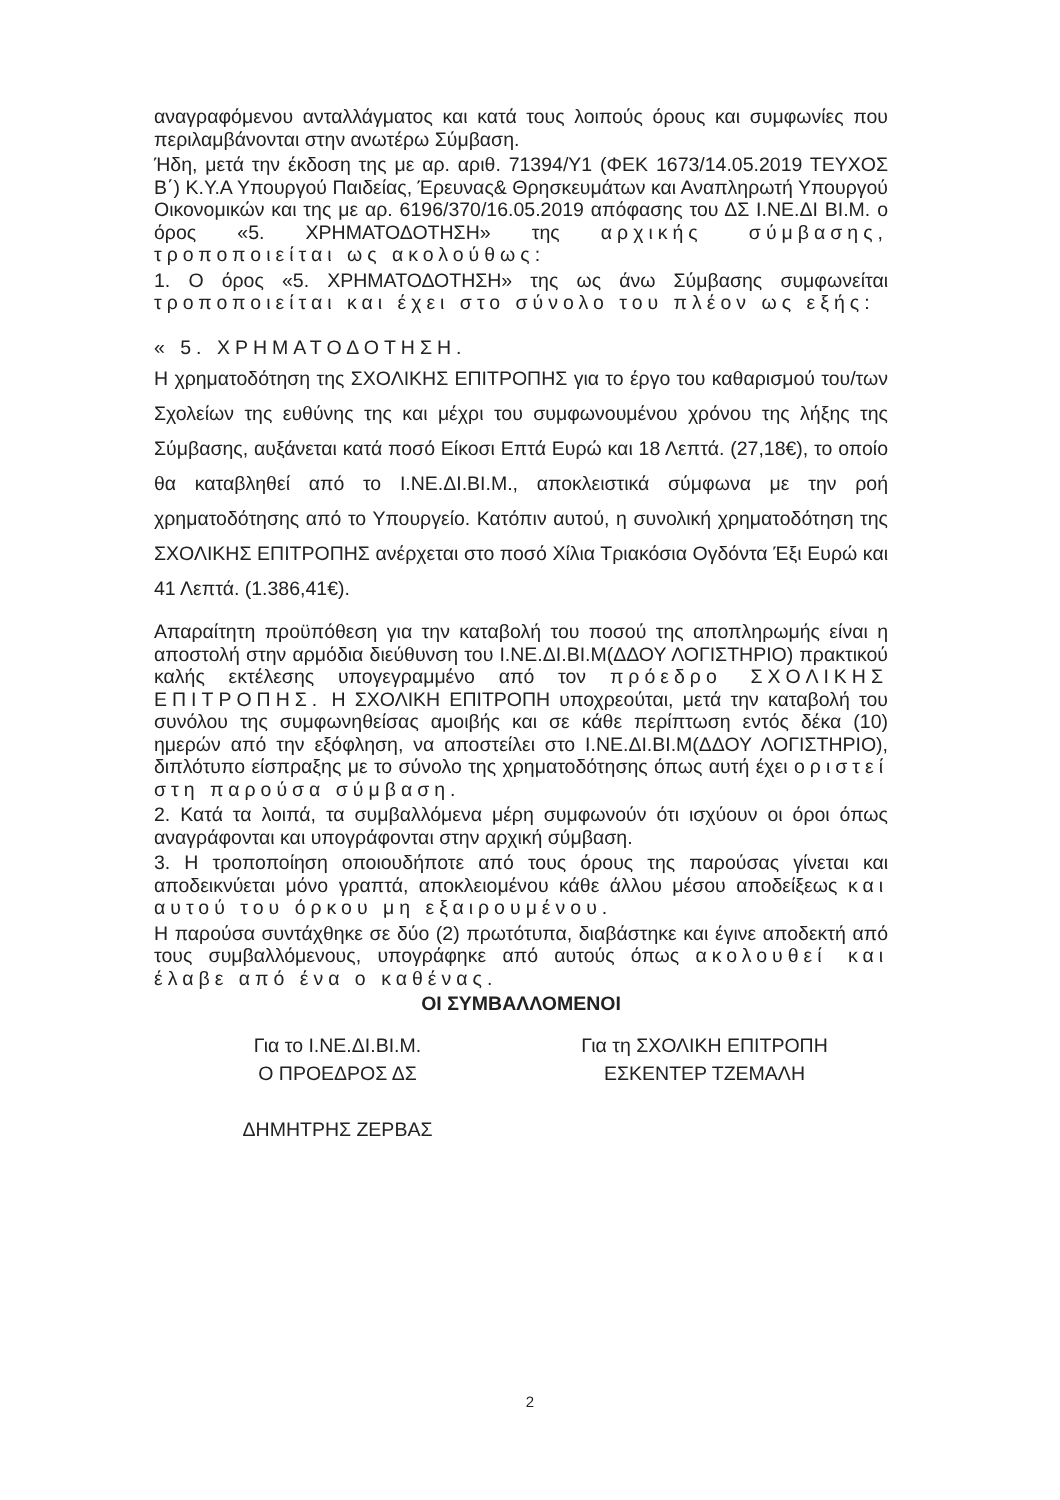αναγραφόμενου ανταλλάγματος και κατά τους λοιπούς όρους και συμφωνίες που περιλαμβάνονται στην ανωτέρω Σύμβαση.
Ήδη, μετά την έκδοση της με αρ. αριθ. 71394/Υ1 (ΦΕΚ 1673/14.05.2019 ΤΕΥΧΟΣ Β΄) Κ.Υ.Α Υπουργού Παιδείας, Έρευνας& Θρησκευμάτων και Αναπληρωτή Υπουργού Οικονομικών και της με αρ. 6196/370/16.05.2019 απόφασης του ΔΣ Ι.ΝΕ.ΔΙ ΒΙ.Μ. ο όρος «5. ΧΡΗΜΑΤΟΔΟΤΗΣΗ» της αρχικής σύμβασης, τροποποιείται ως ακολούθως:
1. Ο όρος «5. ΧΡΗΜΑΤΟΔΟΤΗΣΗ» της ως άνω Σύμβασης συμφωνείται τροποποιείται και έχει στο σύνολο του πλέον ως εξής:
« 5. ΧΡΗΜΑΤΟΔΟΤΗΣΗ.
Η χρηματοδότηση της ΣΧΟΛΙΚΗΣ ΕΠΙΤΡΟΠΗΣ για το έργο του καθαρισμού του/των Σχολείων της ευθύνης της και μέχρι του συμφωνουμένου χρόνου της λήξης της Σύμβασης, αυξάνεται κατά ποσό Είκοσι Επτά Ευρώ και 18 Λεπτά. (27,18€), το οποίο θα καταβληθεί από το Ι.ΝΕ.ΔΙ.ΒΙ.Μ., αποκλειστικά σύμφωνα με την ροή χρηματοδότησης από το Υπουργείο. Κατόπιν αυτού, η συνολική χρηματοδότηση της ΣΧΟΛΙΚΗΣ ΕΠΙΤΡΟΠΗΣ ανέρχεται στο ποσό Χίλια Τριακόσια Ογδόντα Έξι Ευρώ και 41 Λεπτά. (1.386,41€).
Απαραίτητη προϋπόθεση για την καταβολή του ποσού της αποπληρωμής είναι η αποστολή στην αρμόδια διεύθυνση του Ι.ΝΕ.ΔΙ.ΒΙ.Μ(ΔΔΟΥ ΛΟΓΙΣΤΗΡΙΟ) πρακτικού καλής εκτέλεσης υπογεγραμμένο από τον πρόεδρο ΣΧΟΛΙΚΗΣ ΕΠΙΤΡΟΠΗΣ. Η ΣΧΟΛΙΚΗ ΕΠΙΤΡΟΠΗ υποχρεούται, μετά την καταβολή του συνόλου της συμφωνηθείσας αμοιβής και σε κάθε περίπτωση εντός δέκα (10) ημερών από την εξόφληση, να αποστείλει στο Ι.ΝΕ.ΔΙ.ΒΙ.Μ(ΔΔΟΥ ΛΟΓΙΣΤΗΡΙΟ), διπλότυπο είσπραξης με το σύνολο της χρηματοδότησης όπως αυτή έχει οριστεί στη παρούσα σύμβαση.
2. Κατά τα λοιπά, τα συμβαλλόμενα μέρη συμφωνούν ότι ισχύουν οι όροι όπως αναγράφονται και υπογράφονται στην αρχική σύμβαση.
3. Η τροποποίηση οποιουδήποτε από τους όρους της παρούσας γίνεται και αποδεικνύεται μόνο γραπτά, αποκλειομένου κάθε άλλου μέσου αποδείξεως και αυτού του όρκου μη εξαιρουμένου.
Η παρούσα συντάχθηκε σε δύο (2) πρωτότυπα, διαβάστηκε και έγινε αποδεκτή από τους συμβαλλόμενους, υπογράφηκε από αυτούς όπως ακολουθεί και έλαβε από ένα ο καθένας.
ΟΙ ΣΥΜΒΑΛΛΟΜΕΝΟΙ
Για το Ι.ΝΕ.ΔΙ.ΒΙ.Μ.
Ο ΠΡΟΕΔΡΟΣ ΔΣ
ΔΗΜΗΤΡΗΣ ΖΕΡΒΑΣ
Για τη ΣΧΟΛΙΚΗ ΕΠΙΤΡΟΠΗ
ΕΣΚΕΝΤΕΡ ΤΖΕΜΑΛΗ
2